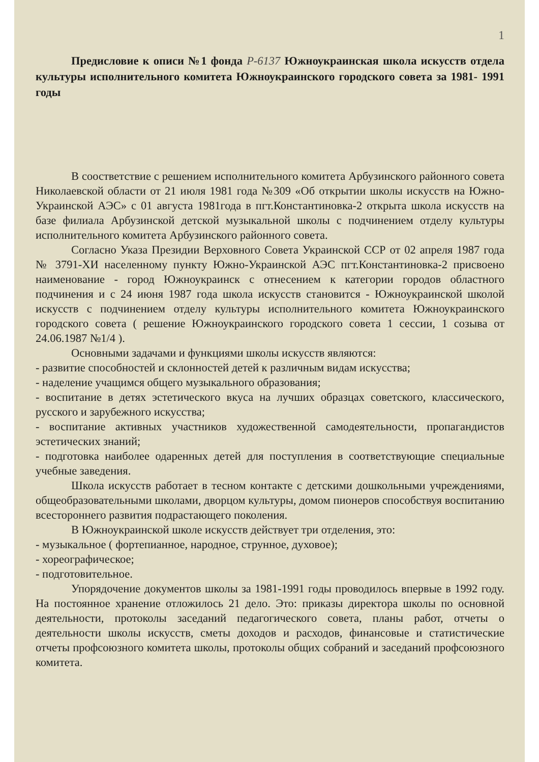1
Предисловие к описи №1 фонда Р-6137 Южноукраинская школа искусств отдела культуры исполнительного комитета Южноукраинского городского совета за 1981- 1991 годы
В соостветствие с решением исполнительного комитета Арбузинского районного совета Николаевской области от 21 июля 1981 года №309 «Об открытии школы искусств на Южно-Украинской АЭС» с 01 августа 1981года в пгт.Константиновка-2 открыта школа искусств на базе филиала Арбузинской детской музыкальной школы с подчинением отделу культуры исполнительного комитета Арбузинского районного совета.
Согласно Указа Президии Верховного Совета Украинской ССР от 02 апреля 1987 года № 3791-ХИ населенному пункту Южно-Украинской АЭС пгт.Константиновка-2 присвоено наименование - город Южноукраинск с отнесением к категории городов областного подчинения и с 24 июня 1987 года школа искусств становится - Южноукраинской школой искусств с подчинением отделу культуры исполнительного комитета Южноукраинского городского совета ( решение Южноукраинского городского совета 1 сессии, 1 созыва от 24.06.1987 №1/4 ).
Основными задачами и функциями школы искусств являются:
- развитие способностей и склонностей детей к различным видам искусства;
- наделение учащимся общего музыкального образования;
- воспитание в детях эстетического вкуса на лучших образцах советского, классического, русского и зарубежного искусства;
- воспитание активных участников художественной самодеятельности, пропагандистов эстетических знаний;
- подготовка наиболее одаренных детей для поступления в соответствующие специальные учебные заведения.
Школа искусств работает в тесном контакте с детскими дошкольными учреждениями, общеобразовательными школами, дворцом культуры, домом пионеров способствуя воспитанию всестороннего развития подрастающего поколения.
В Южноукраинской школе искусств действует три отделения, это:
- музыкальное ( фортепианное, народное, струнное, духовое);
- хореографическое;
- подготовительное.
Упорядочение документов школы за 1981-1991 годы проводилось впервые в 1992 году. На постоянное хранение отложилось 21 дело. Это: приказы директора школы по основной деятельности, протоколы заседаний педагогического совета, планы работ, отчеты о деятельности школы искусств, сметы доходов и расходов, финансовые и статистические отчеты профсоюзного комитета школы, протоколы общих собраний и заседаний профсоюзного комитета.